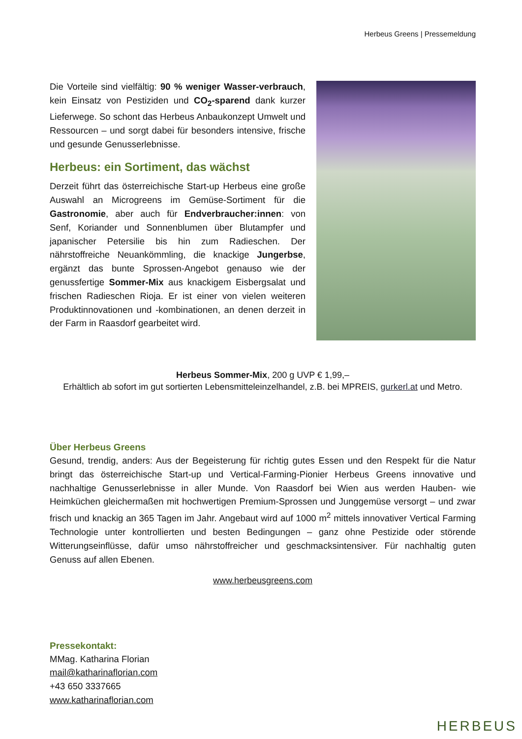Herbeus Greens | Pressemeldung
Die Vorteile sind vielfältig: 90 % weniger Wasser-verbrauch, kein Einsatz von Pestiziden und CO<sub>2</sub>-sparend dank kurzer Lieferwege. So schont das Herbeus Anbaukonzept Umwelt und Ressourcen – und sorgt dabei für besonders intensive, frische und gesunde Genusserlebnisse.
Herbeus: ein Sortiment, das wächst
Derzeit führt das österreichische Start-up Herbeus eine große Auswahl an Microgreens im Gemüse-Sortiment für die Gastronomie, aber auch für Endverbraucher:innen: von Senf, Koriander und Sonnenblumen über Blutampfer und japanischer Petersilie bis hin zum Radieschen. Der nährstoffreiche Neuankömmling, die knackige Jungerbse, ergänzt das bunte Sprossen-Angebot genauso wie der genussfertige Sommer-Mix aus knackigem Eisbergsalat und frischen Radieschen Rioja. Er ist einer von vielen weiteren Produktinnovationen und -kombinationen, an denen derzeit in der Farm in Raasdorf gearbeitet wird.
Herbeus Sommer-Mix, 200 g UVP € 1,99,–
Erhältlich ab sofort im gut sortierten Lebensmitteleinzelhandel, z.B. bei MPREIS, gurkerl.at und Metro.
Über Herbeus Greens
Gesund, trendig, anders: Aus der Begeisterung für richtig gutes Essen und den Respekt für die Natur bringt das österreichische Start-up und Vertical-Farming-Pionier Herbeus Greens innovative und nachhaltige Genusserlebnisse in aller Munde. Von Raasdorf bei Wien aus werden Hauben- wie Heimküchen gleichermaßen mit hochwertigen Premium-Sprossen und Junggemüse versorgt – und zwar frisch und knackig an 365 Tagen im Jahr. Angebaut wird auf 1000 m<sup>2</sup> mittels innovativer Vertical Farming Technologie unter kontrollierten und besten Bedingungen – ganz ohne Pestizide oder störende Witterungseinflüsse, dafür umso nährstoffreicher und geschmacksintensiver. Für nachhaltig guten Genuss auf allen Ebenen.
www.herbeusgreens.com
Pressekontakt:
MMag. Katharina Florian
mail@katharinaflorian.com
+43 650 3337665
www.katharinaflorian.com
HERBEUS